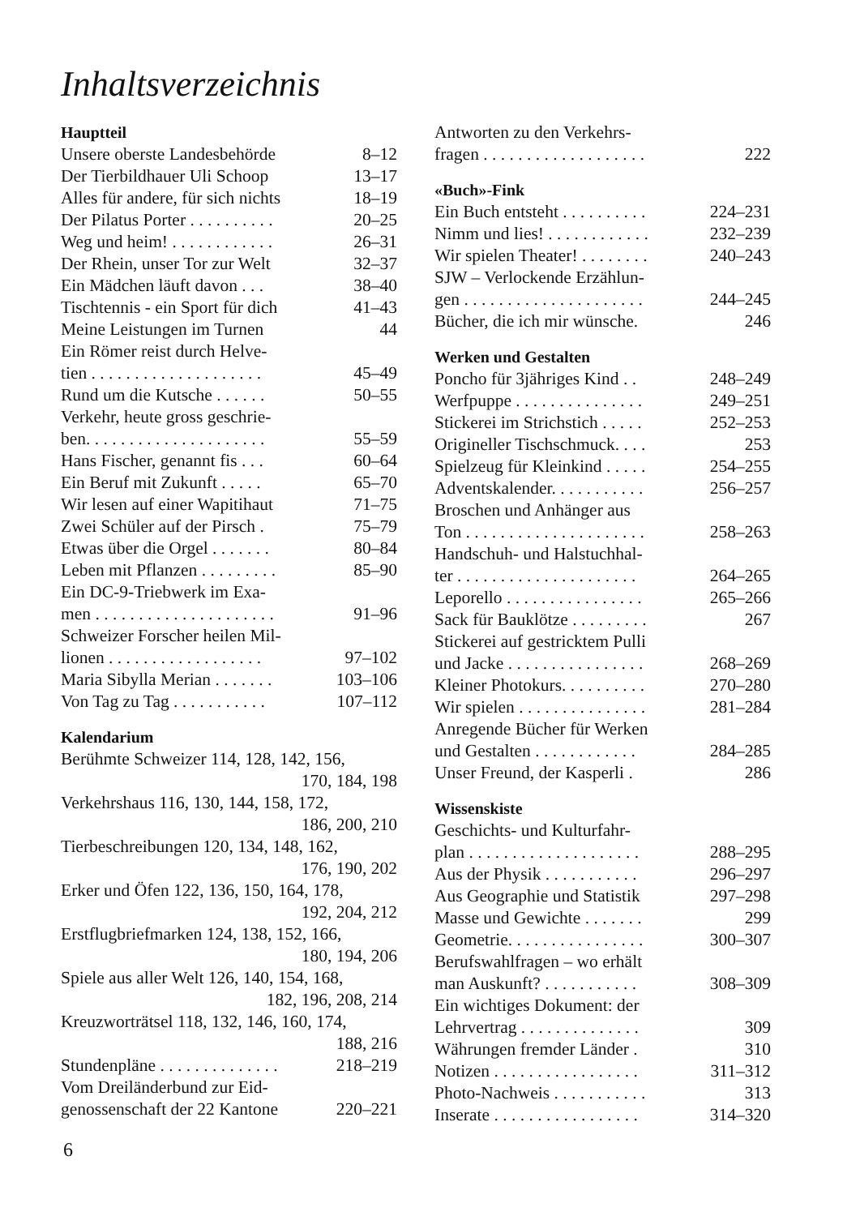Inhaltsverzeichnis
Hauptteil
Unsere oberste Landesbehörde 8–12
Der Tierbildhauer Uli Schoop 13–17
Alles für andere, für sich nichts 18–19
Der Pilatus Porter . . . . . . . . . . 20–25
Weg und heim! . . . . . . . . . . . . 26–31
Der Rhein, unser Tor zur Welt 32–37
Ein Mädchen läuft davon . . . 38–40
Tischtennis - ein Sport für dich 41–43
Meine Leistungen im Turnen 44
Ein Römer reist durch Helve-
tien . . . . . . . . . . . . . . . . . . . . 45–49
Rund um die Kutsche . . . . . . 50–55
Verkehr, heute gross geschrie-
ben. . . . . . . . . . . . . . . . . . . . . 55–59
Hans Fischer, genannt fis . . . 60–64
Ein Beruf mit Zukunft . . . . . 65–70
Wir lesen auf einer Wapitihaut 71–75
Zwei Schüler auf der Pirsch . 75–79
Etwas über die Orgel . . . . . . . 80–84
Leben mit Pflanzen . . . . . . . . . 85–90
Ein DC-9-Triebwerk im Exa-
men . . . . . . . . . . . . . . . . . . . . . 91–96
Schweizer Forscher heilen Mil-
lionen . . . . . . . . . . . . . . . . . . 97–102
Maria Sibylla Merian . . . . . . . 103–106
Von Tag zu Tag . . . . . . . . . . . 107–112
Kalendarium
Berühmte Schweizer 114, 128, 142, 156,
170, 184, 198
Verkehrshaus 116, 130, 144, 158, 172,
186, 200, 210
Tierbeschreibungen 120, 134, 148, 162,
176, 190, 202
Erker und Öfen 122, 136, 150, 164, 178,
192, 204, 212
Erstflugbriefmarken 124, 138, 152, 166,
180, 194, 206
Spiele aus aller Welt 126, 140, 154, 168,
182, 196, 208, 214
Kreuzworträtsel 118, 132, 146, 160, 174,
188, 216
Stundenpläne . . . . . . . . . . . . . . 218–219
Vom Dreiländerbund zur Eid-
genossenschaft der 22 Kantone 220–221
Antworten zu den Verkehrs-
fragen . . . . . . . . . . . . . . . . . . . 222
«Buch»-Fink
Ein Buch entsteht . . . . . . . . . . 224–231
Nimm und lies! . . . . . . . . . . . . 232–239
Wir spielen Theater! . . . . . . . . 240–243
SJW – Verlockende Erzählun-
gen . . . . . . . . . . . . . . . . . . . . . 244–245
Bücher, die ich mir wünsche. 246
Werken und Gestalten
Poncho für 3jähriges Kind . . 248–249
Werfpuppe . . . . . . . . . . . . . . . 249–251
Stickerei im Strichstich . . . . . 252–253
Origineller Tischschmuck. . . . 253
Spielzeug für Kleinkind . . . . . 254–255
Adventskalender. . . . . . . . . . . 256–257
Broschen und Anhänger aus
Ton . . . . . . . . . . . . . . . . . . . . . 258–263
Handschuh- und Halstuchhal-
ter . . . . . . . . . . . . . . . . . . . . . 264–265
Leporello . . . . . . . . . . . . . . . . 265–266
Sack für Bauklötze . . . . . . . . . 267
Stickerei auf gestricktem Pulli
und Jacke . . . . . . . . . . . . . . . . 268–269
Kleiner Photokurs. . . . . . . . . . 270–280
Wir spielen . . . . . . . . . . . . . . . 281–284
Anregende Bücher für Werken
und Gestalten . . . . . . . . . . . . 284–285
Unser Freund, der Kasperli . 286
Wissenskiste
Geschichts- und Kulturfahr-
plan . . . . . . . . . . . . . . . . . . . . 288–295
Aus der Physik . . . . . . . . . . . 296–297
Aus Geographie und Statistik 297–298
Masse und Gewichte . . . . . . . 299
Geometrie. . . . . . . . . . . . . . . . 300–307
Berufswahlfragen – wo erhält
man Auskunft? . . . . . . . . . . . 308–309
Ein wichtiges Dokument: der
Lehrvertrag . . . . . . . . . . . . . . 309
Währungen fremder Länder . 310
Notizen . . . . . . . . . . . . . . . . . 311–312
Photo-Nachweis . . . . . . . . . . . 313
Inserate . . . . . . . . . . . . . . . . . 314–320
6